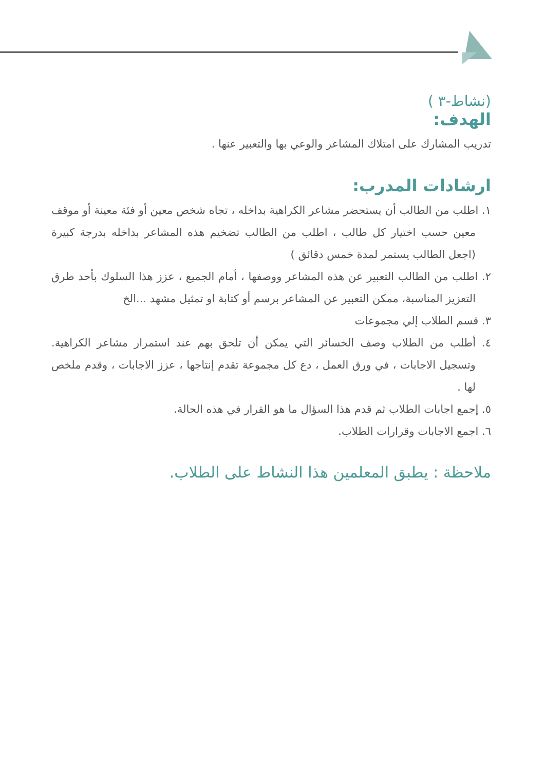(نشاط-٣ )
الهدف:
تدريب المشارك على امتلاك المشاعر والوعي بها والتعبير عنها .
ارشادات المدرب:
١. اطلب من الطالب أن يستحضر مشاعر الكراهية بداخله ، تجاه شخص معين أو فئة معينة أو موقف معين حسب اختيار كل طالب ، اطلب من الطالب تضخيم هذه المشاعر بداخله بدرجة كبيرة (اجعل الطالب يستمر لمدة خمس دقائق )
٢. اطلب من الطالب التعبير عن هذه المشاعر ووصفها ، أمام الجميع ، عزز هذا السلوك بأحد طرق التعزيز المناسبة، ممكن التعبير عن المشاعر برسم أو كتابة او تمثيل مشهد ...الخ
٣. قسم الطلاب إلي مجموعات
٤. أطلب من الطلاب وصف الخسائر التي يمكن أن تلحق بهم عند استمرار مشاعر الكراهية. وتسجيل الاجابات ، في ورق العمل ، دع كل مجموعة تقدم إنتاجها ، عزز الاجابات ، وقدم ملخص لها .
٥. إجمع اجابات الطلاب ثم قدم هذا السؤال ما هو القرار في هذه الحالة.
٦. اجمع الاجابات وقرارات الطلاب.
ملاحظة : يطبق المعلمين هذا النشاط على الطلاب.